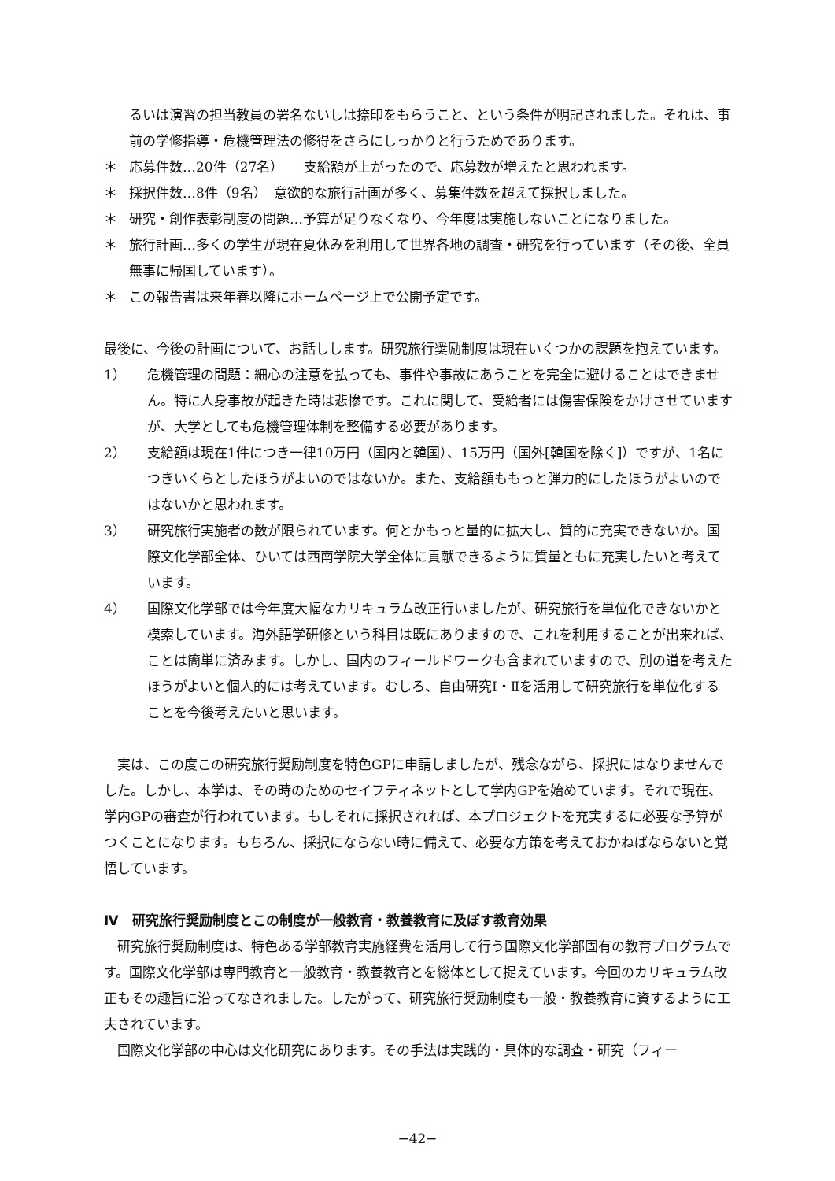るいは演習の担当教員の署名ないしは捺印をもらうこと、という条件が明記されました。それは、事前の学修指導・危機管理法の修得をさらにしっかりと行うためであります。
＊ 応募件数…20件（27名）　　支給額が上がったので、応募数が増えたと思われます。
＊ 採択件数…8件（9名）　意欲的な旅行計画が多く、募集件数を超えて採択しました。
＊ 研究・創作表彰制度の問題…予算が足りなくなり、今年度は実施しないことになりました。
＊ 旅行計画…多くの学生が現在夏休みを利用して世界各地の調査・研究を行っています（その後、全員無事に帰国しています）。
＊ この報告書は来年春以降にホームページ上で公開予定です。
最後に、今後の計画について、お話しします。研究旅行奨励制度は現在いくつかの課題を抱えています。
1） 危機管理の問題：細心の注意を払っても、事件や事故にあうことを完全に避けることはできません。特に人身事故が起きた時は悲惨です。これに関して、受給者には傷害保険をかけさせていますが、大学としても危機管理体制を整備する必要があります。
2） 支給額は現在1件につき一律10万円（国内と韓国）、15万円（国外[韓国を除く]）ですが、1名につきいくらとしたほうがよいのではないか。また、支給額ももっと弾力的にしたほうがよいのではないかと思われます。
3） 研究旅行実施者の数が限られています。何とかもっと量的に拡大し、質的に充実できないか。国際文化学部全体、ひいては西南学院大学全体に貢献できるように質量ともに充実したいと考えています。
4） 国際文化学部では今年度大幅なカリキュラム改正行いましたが、研究旅行を単位化できないかと模索しています。海外語学研修という科目は既にありますので、これを利用することが出来れば、ことは簡単に済みます。しかし、国内のフィールドワークも含まれていますので、別の道を考えたほうがよいと個人的には考えています。むしろ、自由研究Ⅰ・Ⅱを活用して研究旅行を単位化することを今後考えたいと思います。
実は、この度この研究旅行奨励制度を特色GPに申請しましたが、残念ながら、採択にはなりませんでした。しかし、本学は、その時のためのセイフティネットとして学内GPを始めています。それで現在、学内GPの審査が行われています。もしそれに採択されれば、本プロジェクトを充実するに必要な予算がつくことになります。もちろん、採択にならない時に備えて、必要な方策を考えておかねばならないと覚悟しています。
Ⅳ　研究旅行奨励制度とこの制度が一般教育・教養教育に及ぼす教育効果
研究旅行奨励制度は、特色ある学部教育実施経費を活用して行う国際文化学部固有の教育プログラムです。国際文化学部は専門教育と一般教育・教養教育とを総体として捉えています。今回のカリキュラム改正もその趣旨に沿ってなされました。したがって、研究旅行奨励制度も一般・教養教育に資するように工夫されています。
国際文化学部の中心は文化研究にあります。その手法は実践的・具体的な調査・研究（フィー
−42−